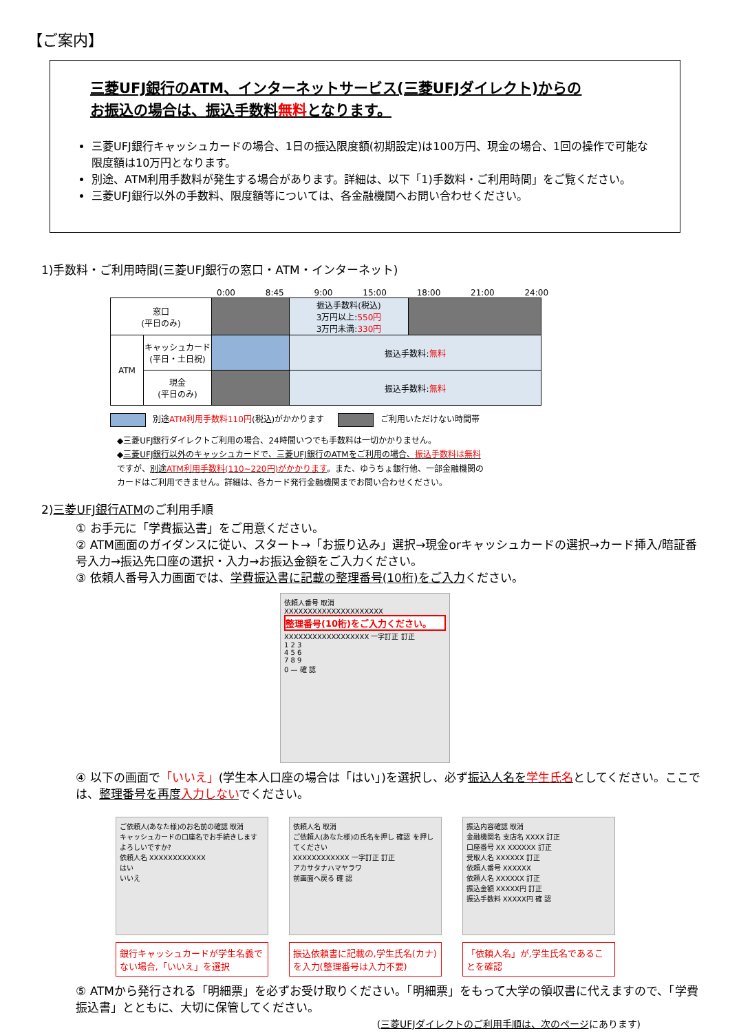【ご案内】
三菱UFJ銀行のATM、インターネットサービス(三菱UFJダイレクト)からの
お振込の場合は、振込手数料無料となります。
三菱UFJ銀行キャッシュカードの場合、1日の振込限度額(初期設定)は100万円、現金の場合、1回の操作で可能な限度額は10万円となります。
別途、ATM利用手数料が発生する場合があります。詳細は、以下「1)手数料・ご利用時間」をご覧ください。
三菱UFJ銀行以外の手数料、限度額等については、各金融機関へお問い合わせください。
1)手数料・ご利用時間(三菱UFJ銀行の窓口・ATM・インターネット)
0:00 8:45 9:00 15:00 18:00 21:00 24:00
| 窓口 (平日のみ) | | | 振込手数料(税込) 3万円以上: 550円 3万円未満: 330円 | |
| ATM | キャッシュカード (平日・土日祝) | | 振込手数料: 無料 | |
| | 現金 (平日のみ) | | 振込手数料: 無料 | |
別途ATM利用手数料110円(税込)がかかります ご利用いただけない時間帯
◆三菱UFJ銀行ダイレクトご利用の場合、24時間いつでも手数料は一切かかりません。
◆三菱UFJ銀行以外のキャッシュカードで、三菱UFJ銀行のATMをご利用の場合、振込手数料は無料
ですが、別途ATM利用手数料(110~220円)がかかります。また、ゆうちょ銀行他、一部金融機関の
カードはご利用できません。詳細は、各カード発行金融機関までお問い合わせください。
2)三菱UFJ銀行ATMのご利用手順
① お手元に「学費振込書」をご用意ください。
② ATM画面のガイダンスに従い、スタート→「お振り込み」選択→現金orキャッシュカードの選択→カード挿入/暗証番号入力→振込先口座の選択・入力→お振込金額をご入力ください。
③ 依頼人番号入力画面では、学費振込書に記載の整理番号(10桁)をご入力ください。
依頼人番号 取消
XXXXXXXXXXXXXXXXXXXXX
整理番号(10桁)をご入力ください。
XXXXXXXXXXXXXXXXXX 一字訂正 訂正
1 2 3
4 5 6
7 8 9
0 — 確 認
④ 以下の画面で「いいえ」(学生本人口座の場合は「はい」)を選択し、必ず振込人名を学生氏名としてください。ここでは、整理番号を再度入力しないでください。
ご依頼人(あなた様)のお名前の確認 取消
キャッシュカードの口座名でお手続きします よろしいですか?
依頼人名 XXXXXXXXXXXX
はい
いいえ
銀行キャッシュカードが学生名義でない場合,「いいえ」を選択
依頼人名 取消
ご依頼人(あなた様)の氏名を押し 確認 を押してください
XXXXXXXXXXXX 一字訂正 訂正
アカサタナハマヤラワ
前画面へ戻る 確 認
振込依頼書に記載の,学生氏名(カナ)を入力(整理番号は入力不要)
振込内容確認 取消
金融機関名 支店名 XXXX 訂正
口座番号 XX XXXXXX 訂正
受取人名 XXXXXX 訂正
依頼人番号 XXXXXX
依頼人名 XXXXXX 訂正
振込金額 XXXXX円 訂正
振込手数料 XXXXX円 確 認
「依頼人名」が,学生氏名であることを確認
⑤ ATMから発行される「明細票」を必ずお受け取りください。「明細票」をもって大学の領収書に代えますので、「学費振込書」とともに、大切に保管してください。
(三菱UFJダイレクトのご利用手順は、次のページにあります)